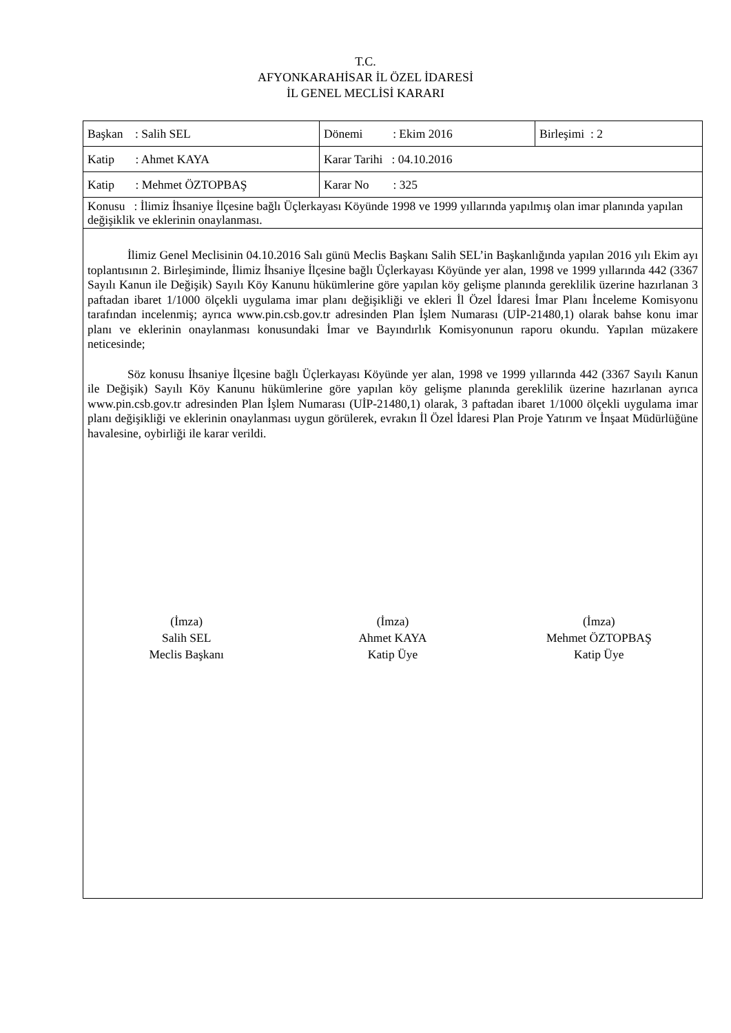T.C.
AFYONKARAHİSAR İL ÖZEL İDARESİ
İL GENEL MECLİSİ KARARI
| Başkan : Salih SEL | Dönemi : Ekim 2016 | Birleşimi : 2 |
| Katip : Ahmet KAYA | Karar Tarihi : 04.10.2016 | |
| Katip : Mehmet ÖZTOPBAŞ | Karar No : 325 | |
| Konusu : İlimiz İhsaniye İlçesine bağlı Üçlerkayası Köyünde 1998 ve 1999 yıllarında yapılmış olan imar planında yapılan değişiklik ve eklerinin onaylanması. | | |
İlimiz Genel Meclisinin 04.10.2016 Salı günü Meclis Başkanı Salih SEL’in Başkanlığında yapılan 2016 yılı Ekim ayı toplantısının 2. Birleşiminde, İlimiz İhsaniye İlçesine bağlı Üçlerkayası Köyünde yer alan, 1998 ve 1999 yıllarında 442 (3367 Sayılı Kanun ile Değişik) Sayılı Köy Kanunu hükümlerine göre yapılan köy gelişme planında gereklilik üzerine hazırlanan 3 paftadan ibaret 1/1000 ölçekli uygulama imar planı değişikliği ve ekleri İl Özel İdaresi İmar Planı İnceleme Komisyonu tarafından incelenmiş; ayrıca www.pin.csb.gov.tr adresinden Plan İşlem Numarası (UİP-21480,1) olarak bahse konu imar planı ve eklerinin onaylanması konusundaki İmar ve Bayındırlık Komisyonunun raporu okundu. Yapılan müzakere neticesinde;
Söz konusu İhsaniye İlçesine bağlı Üçlerkayası Köyünde yer alan, 1998 ve 1999 yıllarında 442 (3367 Sayılı Kanun ile Değişik) Sayılı Köy Kanunu hükümlerine göre yapılan köy gelişme planında gereklilik üzerine hazırlanan ayrıca www.pin.csb.gov.tr adresinden Plan İşlem Numarası (UİP-21480,1) olarak, 3 paftadan ibaret 1/1000 ölçekli uygulama imar planı değişikliği ve eklerinin onaylanması uygun görülerek, evrakın İl Özel İdaresi Plan Proje Yatırım ve İnşaat Müdürlüğüne havalesine, oybirliği ile karar verildi.
(İmza)
Salih SEL
Meclis Başkanı
(İmza)
Ahmet KAYA
Katip Üye
(İmza)
Mehmet ÖZTOPBAŞ
Katip Üye